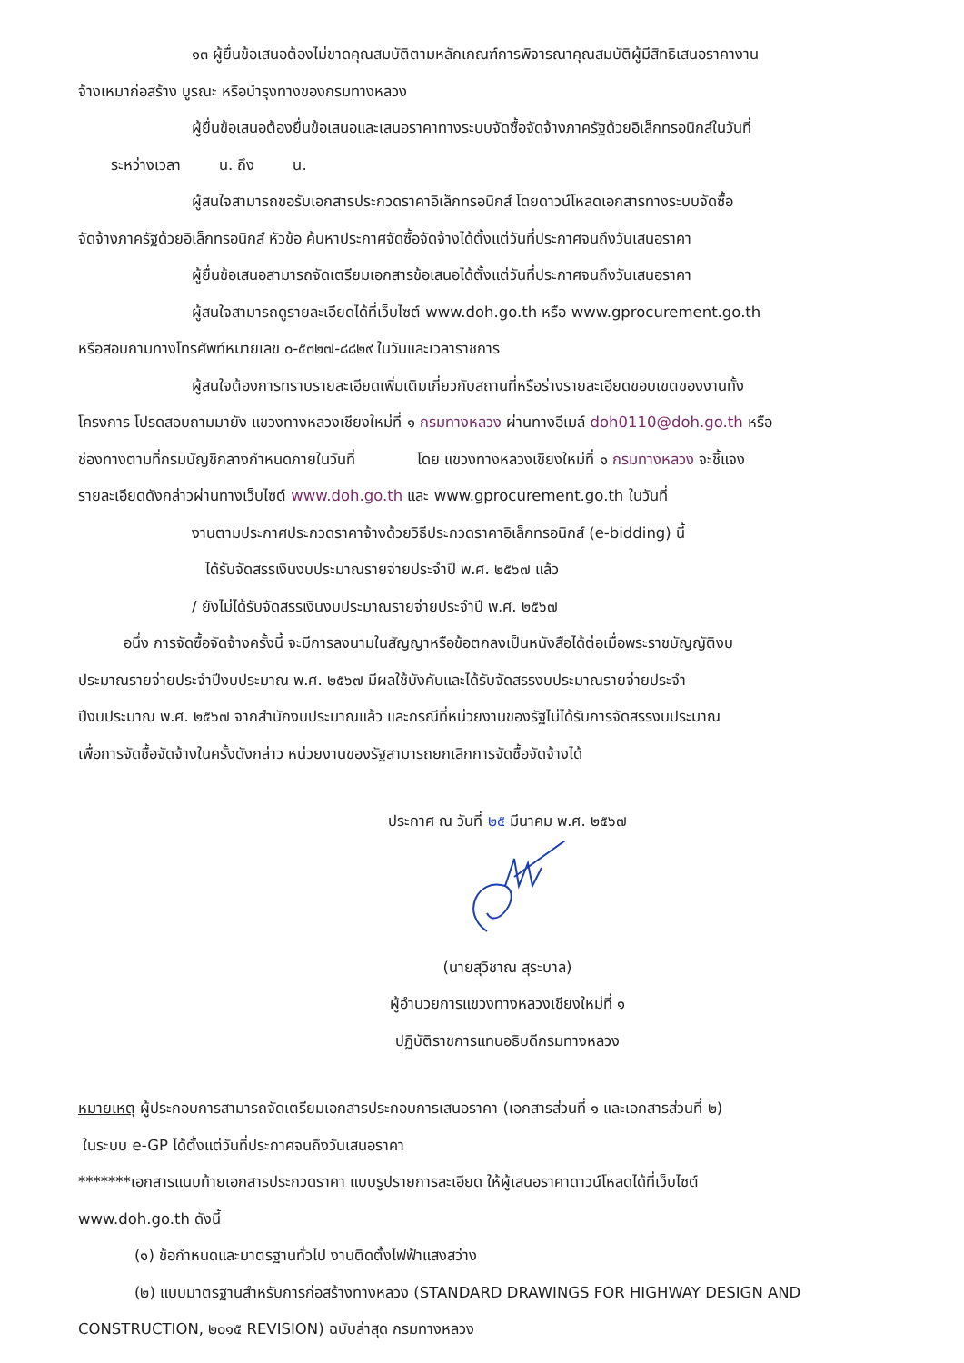๑๓ ผู้ยื่นข้อเสนอต้องไม่ขาดคุณสมบัติตามหลักเกณฑ์การพิจารณาคุณสมบัติผู้มีสิทธิเสนอราคางาน
จ้างเหมาก่อสร้าง บูรณะ หรือบำรุงทางของกรมทางหลวง
ผู้ยื่นข้อเสนอต้องยื่นข้อเสนอและเสนอราคาทางระบบจัดซื้อจัดจ้างภาครัฐด้วยอิเล็กทรอนิกส์ในวันที่
ระหว่างเวลา น. ถึง น.
ผู้สนใจสามารถขอรับเอกสารประกวดราคาอิเล็กทรอนิกส์ โดยดาวน์โหลดเอกสารทางระบบจัดซื้อ
จัดจ้างภาครัฐด้วยอิเล็กทรอนิกส์ หัวข้อ ค้นหาประกาศจัดซื้อจัดจ้างได้ตั้งแต่วันที่ประกาศจนถึงวันเสนอราคา
ผู้ยื่นข้อเสนอสามารถจัดเตรียมเอกสารข้อเสนอได้ตั้งแต่วันที่ประกาศจนถึงวันเสนอราคา
ผู้สนใจสามารถดูรายละเอียดได้ที่เว็บไซต์ www.doh.go.th หรือ www.gprocurement.go.th
หรือสอบถามทางโทรศัพท์หมายเลข ๐-๕๓๒๗-๘๘๒๙ ในวันและเวลาราชการ
ผู้สนใจต้องการทราบรายละเอียดเพิ่มเติมเกี่ยวกับสถานที่หรือร่างรายละเอียดขอบเขตของงานทั้ง
โครงการ โปรดสอบถามมายัง แขวงทางหลวงเชียงใหม่ที่ ๑ กรมทางหลวง ผ่านทางอีเมล์ doh0110@doh.go.th หรือ
ช่องทางตามที่กรมบัญชีกลางกำหนดภายในวันที่ โดย แขวงทางหลวงเชียงใหม่ที่ ๑ กรมทางหลวง จะชี้แจง
รายละเอียดดังกล่าวผ่านทางเว็บไซต์ www.doh.go.th และ www.gprocurement.go.th ในวันที่
งานตามประกาศประกวดราคาจ้างด้วยวิธีประกวดราคาอิเล็กทรอนิกส์ (e-bidding) นี้
ได้รับจัดสรรเงินงบประมาณรายจ่ายประจำปี พ.ศ. ๒๕๖๗ แล้ว
/ ยังไม่ได้รับจัดสรรเงินงบประมาณรายจ่ายประจำปี พ.ศ. ๒๕๖๗
อนึ่ง การจัดซื้อจัดจ้างครั้งนี้ จะมีการลงนามในสัญญาหรือข้อตกลงเป็นหนังสือได้ต่อเมื่อพระราชบัญญัติงบ
ประมาณรายจ่ายประจำปีงบประมาณ พ.ศ. ๒๕๖๗ มีผลใช้บังคับและได้รับจัดสรรงบประมาณรายจ่ายประจำ
ปีงบประมาณ พ.ศ. ๒๕๖๗ จากสำนักงบประมาณแล้ว และกรณีที่หน่วยงานของรัฐไม่ได้รับการจัดสรรงบประมาณ
เพื่อการจัดซื้อจัดจ้างในครั้งดังกล่าว หน่วยงานของรัฐสามารถยกเลิกการจัดซื้อจัดจ้างได้
ประกาศ ณ วันที่ ๒๕ มีนาคม พ.ศ. ๒๕๖๗
(นายสุวิชาณ สุระบาล)
ผู้อำนวยการแขวงทางหลวงเชียงใหม่ที่ ๑
ปฏิบัติราชการแทนอธิบดีกรมทางหลวง
หมายเหตุ ผู้ประกอบการสามารถจัดเตรียมเอกสารประกอบการเสนอราคา (เอกสารส่วนที่ ๑ และเอกสารส่วนที่ ๒)
ในระบบ e-GP ได้ตั้งแต่วันที่ประกาศจนถึงวันเสนอราคา
*******เอกสารแนบท้ายเอกสารประกวดราคา แบบรูปรายการละเอียด ให้ผู้เสนอราคาดาวน์โหลดได้ที่เว็บไซต์
www.doh.go.th ดังนี้
(๑) ข้อกำหนดและมาตรฐานทั่วไป งานติดตั้งไฟฟ้าแสงสว่าง
(๒) แบบมาตรฐานสำหรับการก่อสร้างทางหลวง (STANDARD DRAWINGS FOR HIGHWAY DESIGN AND
CONSTRUCTION, ๒๐๑๕ REVISION) ฉบับล่าสุด กรมทางหลวง